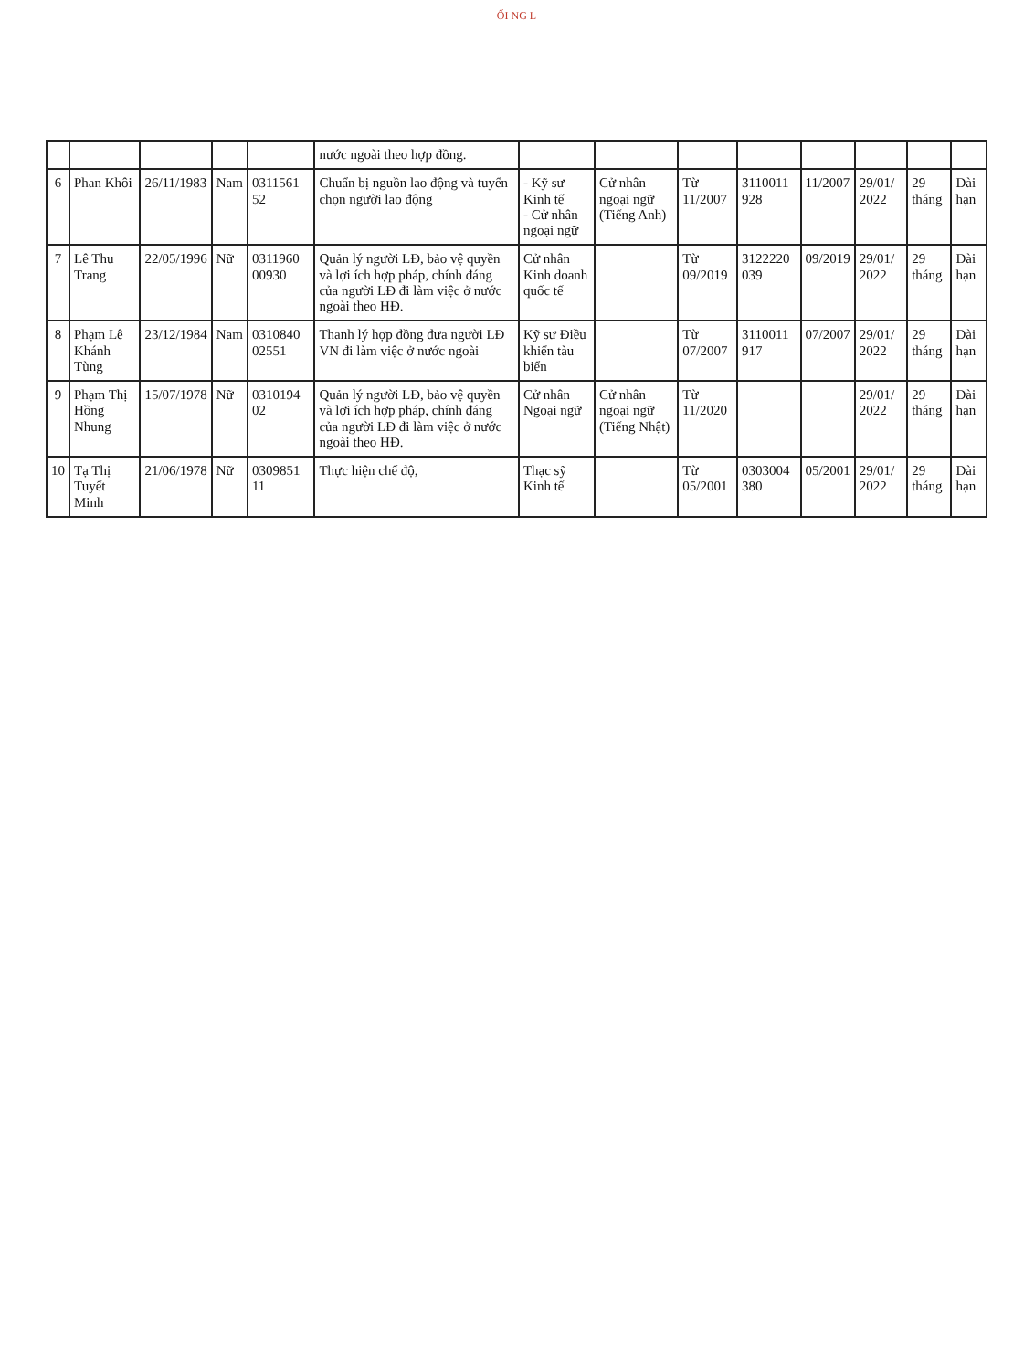ỐI NG L
| | | | | | nước ngoài theo hợp đồng. | | | | | | | | |
| 6 | Phan Khôi | 26/11/1983 | Nam | 0311561 52 | Chuẩn bị nguồn lao động và tuyển chọn người lao động | - Kỹ sư Kinh tế - Cử nhân ngoại ngữ | Cử nhân ngoại ngữ (Tiếng Anh) | Từ 11/2007 | 3110011 928 | 11/2007 | 29/01/ 2022 | 29 tháng | Dài hạn |
| 7 | Lê Thu Trang | 22/05/1996 | Nữ | 0311960 00930 | Quản lý người LĐ, bảo vệ quyền và lợi ích hợp pháp, chính đáng của người LĐ đi làm việc ở nước ngoài theo HĐ. | Cử nhân Kinh doanh quốc tế | | Từ 09/2019 | 3122220 039 | 09/2019 | 29/01/ 2022 | 29 tháng | Dài hạn |
| 8 | Phạm Lê Khánh Tùng | 23/12/1984 | Nam | 0310840 02551 | Thanh lý hợp đồng đưa người LĐ VN đi làm việc ở nước ngoài | Kỹ sư Điều khiển tàu biển | | Từ 07/2007 | 3110011 917 | 07/2007 | 29/01/ 2022 | 29 tháng | Dài hạn |
| 9 | Phạm Thị Hồng Nhung | 15/07/1978 | Nữ | 0310194 02 | Quản lý người LĐ, bảo vệ quyền và lợi ích hợp pháp, chính đáng của người LĐ đi làm việc ở nước ngoài theo HĐ. | Cử nhân Ngoại ngữ | Cử nhân ngoại ngữ (Tiếng Nhật) | Từ 11/2020 | | | 29/01/ 2022 | 29 tháng | Dài hạn |
| 10 | Tạ Thị Tuyết Minh | 21/06/1978 | Nữ | 0309851 11 | Thực hiện chế độ, | Thạc sỹ Kinh tế | | Từ 05/2001 | 0303004 380 | 05/2001 | 29/01/ 2022 | 29 tháng | Dài hạn |